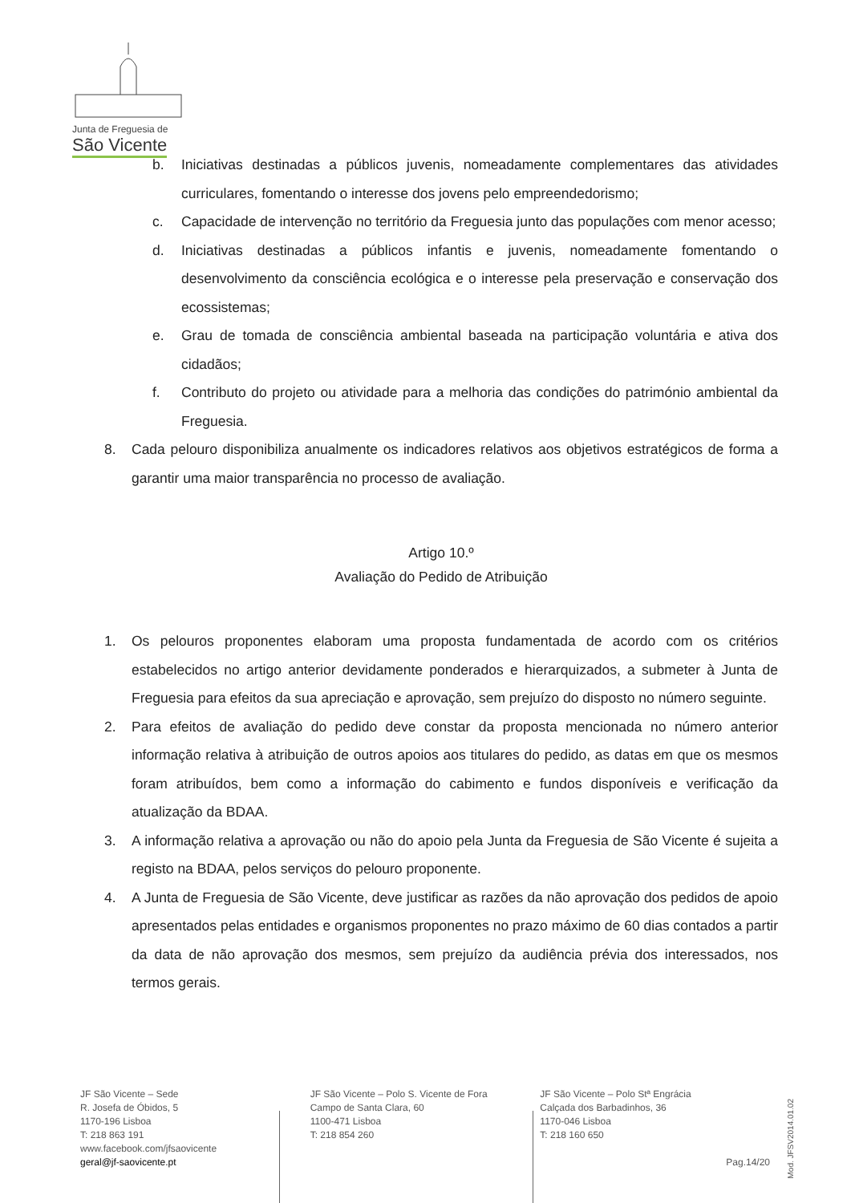Junta de Freguesia de
São Vicente
b. Iniciativas destinadas a públicos juvenis, nomeadamente complementares das atividades curriculares, fomentando o interesse dos jovens pelo empreendedorismo;
c. Capacidade de intervenção no território da Freguesia junto das populações com menor acesso;
d. Iniciativas destinadas a públicos infantis e juvenis, nomeadamente fomentando o desenvolvimento da consciência ecológica e o interesse pela preservação e conservação dos ecossistemas;
e. Grau de tomada de consciência ambiental baseada na participação voluntária e ativa dos cidadãos;
f. Contributo do projeto ou atividade para a melhoria das condições do património ambiental da Freguesia.
8. Cada pelouro disponibiliza anualmente os indicadores relativos aos objetivos estratégicos de forma a garantir uma maior transparência no processo de avaliação.
Artigo 10.º
Avaliação do Pedido de Atribuição
1. Os pelouros proponentes elaboram uma proposta fundamentada de acordo com os critérios estabelecidos no artigo anterior devidamente ponderados e hierarquizados, a submeter à Junta de Freguesia para efeitos da sua apreciação e aprovação, sem prejuízo do disposto no número seguinte.
2. Para efeitos de avaliação do pedido deve constar da proposta mencionada no número anterior informação relativa à atribuição de outros apoios aos titulares do pedido, as datas em que os mesmos foram atribuídos, bem como a informação do cabimento e fundos disponíveis e verificação da atualização da BDAA.
3. A informação relativa a aprovação ou não do apoio pela Junta da Freguesia de São Vicente é sujeita a registo na BDAA, pelos serviços do pelouro proponente.
4. A Junta de Freguesia de São Vicente, deve justificar as razões da não aprovação dos pedidos de apoio apresentados pelas entidades e organismos proponentes no prazo máximo de 60 dias contados a partir da data de não aprovação dos mesmos, sem prejuízo da audiência prévia dos interessados, nos termos gerais.
JF São Vicente – Sede
R. Josefa de Óbidos, 5
1170-196 Lisboa
T: 218 863 191
www.facebook.com/jfsaovicente
geral@jf-saovicente.pt
JF São Vicente – Polo S. Vicente de Fora
Campo de Santa Clara, 60
1100-471 Lisboa
T: 218 854 260
JF São Vicente – Polo Stª Engrácia
Calçada dos Barbadinhos, 36
1170-046 Lisboa
T: 218 160 650
Pag.14/20
Mod. JFSV2014.01.02